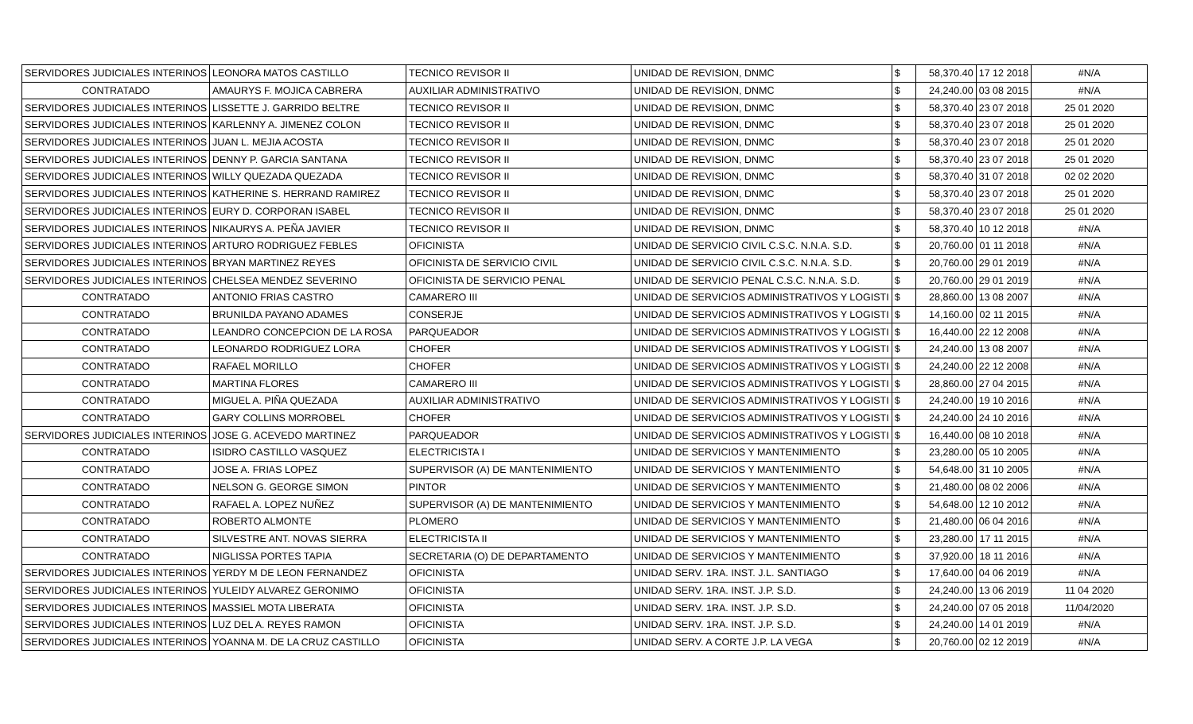| SERVIDORES JUDICIALES INTERINOS | LEONORA MATOS CASTILLO | TECNICO REVISOR II | UNIDAD DE REVISION, DNMC | $ | 58,370.40 | 17 12 2018 | #N/A |
| CONTRATADO | AMAURYS F. MOJICA CABRERA | AUXILIAR ADMINISTRATIVO | UNIDAD DE REVISION, DNMC | $ | 24,240.00 | 03 08 2015 | #N/A |
| SERVIDORES JUDICIALES INTERINOS | LISSETTE J. GARRIDO BELTRE | TECNICO REVISOR II | UNIDAD DE REVISION, DNMC | $ | 58,370.40 | 23 07 2018 | 25 01 2020 |
| SERVIDORES JUDICIALES INTERINOS | KARLENNY A. JIMENEZ COLON | TECNICO REVISOR II | UNIDAD DE REVISION, DNMC | $ | 58,370.40 | 23 07 2018 | 25 01 2020 |
| SERVIDORES JUDICIALES INTERINOS | JUAN L. MEJIA ACOSTA | TECNICO REVISOR II | UNIDAD DE REVISION, DNMC | $ | 58,370.40 | 23 07 2018 | 25 01 2020 |
| SERVIDORES JUDICIALES INTERINOS | DENNY P. GARCIA SANTANA | TECNICO REVISOR II | UNIDAD DE REVISION, DNMC | $ | 58,370.40 | 23 07 2018 | 25 01 2020 |
| SERVIDORES JUDICIALES INTERINOS | WILLY QUEZADA QUEZADA | TECNICO REVISOR II | UNIDAD DE REVISION, DNMC | $ | 58,370.40 | 31 07 2018 | 02 02 2020 |
| SERVIDORES JUDICIALES INTERINOS | KATHERINE S. HERRAND RAMIREZ | TECNICO REVISOR II | UNIDAD DE REVISION, DNMC | $ | 58,370.40 | 23 07 2018 | 25 01 2020 |
| SERVIDORES JUDICIALES INTERINOS | EURY D. CORPORAN ISABEL | TECNICO REVISOR II | UNIDAD DE REVISION, DNMC | $ | 58,370.40 | 23 07 2018 | 25 01 2020 |
| SERVIDORES JUDICIALES INTERINOS | NIKAURYS A. PEÑA JAVIER | TECNICO REVISOR II | UNIDAD DE REVISION, DNMC | $ | 58,370.40 | 10 12 2018 | #N/A |
| SERVIDORES JUDICIALES INTERINOS | ARTURO RODRIGUEZ FEBLES | OFICINISTA | UNIDAD DE SERVICIO CIVIL C.S.C. N.N.A. S.D. | $ | 20,760.00 | 01 11 2018 | #N/A |
| SERVIDORES JUDICIALES INTERINOS | BRYAN MARTINEZ REYES | OFICINISTA DE SERVICIO CIVIL | UNIDAD DE SERVICIO CIVIL C.S.C. N.N.A. S.D. | $ | 20,760.00 | 29 01 2019 | #N/A |
| SERVIDORES JUDICIALES INTERINOS | CHELSEA MENDEZ SEVERINO | OFICINISTA DE SERVICIO PENAL | UNIDAD DE SERVICIO PENAL C.S.C. N.N.A. S.D. | $ | 20,760.00 | 29 01 2019 | #N/A |
| CONTRATADO | ANTONIO FRIAS CASTRO | CAMARERO III | UNIDAD DE SERVICIOS ADMINISTRATIVOS Y LOGISTI | $ | 28,860.00 | 13 08 2007 | #N/A |
| CONTRATADO | BRUNILDA PAYANO ADAMES | CONSERJE | UNIDAD DE SERVICIOS ADMINISTRATIVOS Y LOGISTI | $ | 14,160.00 | 02 11 2015 | #N/A |
| CONTRATADO | LEANDRO CONCEPCION DE LA ROSA | PARQUEADOR | UNIDAD DE SERVICIOS ADMINISTRATIVOS Y LOGISTI | $ | 16,440.00 | 22 12 2008 | #N/A |
| CONTRATADO | LEONARDO RODRIGUEZ LORA | CHOFER | UNIDAD DE SERVICIOS ADMINISTRATIVOS Y LOGISTI | $ | 24,240.00 | 13 08 2007 | #N/A |
| CONTRATADO | RAFAEL MORILLO | CHOFER | UNIDAD DE SERVICIOS ADMINISTRATIVOS Y LOGISTI | $ | 24,240.00 | 22 12 2008 | #N/A |
| CONTRATADO | MARTINA FLORES | CAMARERO III | UNIDAD DE SERVICIOS ADMINISTRATIVOS Y LOGISTI | $ | 28,860.00 | 27 04 2015 | #N/A |
| CONTRATADO | MIGUEL A. PIÑA QUEZADA | AUXILIAR ADMINISTRATIVO | UNIDAD DE SERVICIOS ADMINISTRATIVOS Y LOGISTI | $ | 24,240.00 | 19 10 2016 | #N/A |
| CONTRATADO | GARY COLLINS MORROBEL | CHOFER | UNIDAD DE SERVICIOS ADMINISTRATIVOS Y LOGISTI | $ | 24,240.00 | 24 10 2016 | #N/A |
| SERVIDORES JUDICIALES INTERINOS | JOSE G. ACEVEDO MARTINEZ | PARQUEADOR | UNIDAD DE SERVICIOS ADMINISTRATIVOS Y LOGISTI | $ | 16,440.00 | 08 10 2018 | #N/A |
| CONTRATADO | ISIDRO CASTILLO VASQUEZ | ELECTRICISTA I | UNIDAD DE SERVICIOS Y MANTENIMIENTO | $ | 23,280.00 | 05 10 2005 | #N/A |
| CONTRATADO | JOSE A. FRIAS LOPEZ | SUPERVISOR (A) DE MANTENIMIENTO | UNIDAD DE SERVICIOS Y MANTENIMIENTO | $ | 54,648.00 | 31 10 2005 | #N/A |
| CONTRATADO | NELSON G. GEORGE SIMON | PINTOR | UNIDAD DE SERVICIOS Y MANTENIMIENTO | $ | 21,480.00 | 08 02 2006 | #N/A |
| CONTRATADO | RAFAEL A. LOPEZ NUÑEZ | SUPERVISOR (A) DE MANTENIMIENTO | UNIDAD DE SERVICIOS Y MANTENIMIENTO | $ | 54,648.00 | 12 10 2012 | #N/A |
| CONTRATADO | ROBERTO ALMONTE | PLOMERO | UNIDAD DE SERVICIOS Y MANTENIMIENTO | $ | 21,480.00 | 06 04 2016 | #N/A |
| CONTRATADO | SILVESTRE ANT. NOVAS SIERRA | ELECTRICISTA II | UNIDAD DE SERVICIOS Y MANTENIMIENTO | $ | 23,280.00 | 17 11 2015 | #N/A |
| CONTRATADO | NIGLISSA PORTES TAPIA | SECRETARIA (O) DE DEPARTAMENTO | UNIDAD DE SERVICIOS Y MANTENIMIENTO | $ | 37,920.00 | 18 11 2016 | #N/A |
| SERVIDORES JUDICIALES INTERINOS | YERDY M DE LEON FERNANDEZ | OFICINISTA | UNIDAD SERV. 1RA. INST. J.L. SANTIAGO | $ | 17,640.00 | 04 06 2019 | #N/A |
| SERVIDORES JUDICIALES INTERINOS | YULEIDY ALVAREZ GERONIMO | OFICINISTA | UNIDAD SERV. 1RA. INST. J.P. S.D. | $ | 24,240.00 | 13 06 2019 | 11 04 2020 |
| SERVIDORES JUDICIALES INTERINOS | MASSIEL MOTA LIBERATA | OFICINISTA | UNIDAD SERV. 1RA. INST. J.P. S.D. | $ | 24,240.00 | 07 05 2018 | 11/04/2020 |
| SERVIDORES JUDICIALES INTERINOS | LUZ DEL A. REYES RAMON | OFICINISTA | UNIDAD SERV. 1RA. INST. J.P. S.D. | $ | 24,240.00 | 14 01 2019 | #N/A |
| SERVIDORES JUDICIALES INTERINOS | YOANNA M. DE LA CRUZ CASTILLO | OFICINISTA | UNIDAD SERV. A CORTE J.P. LA VEGA | $ | 20,760.00 | 02 12 2019 | #N/A |